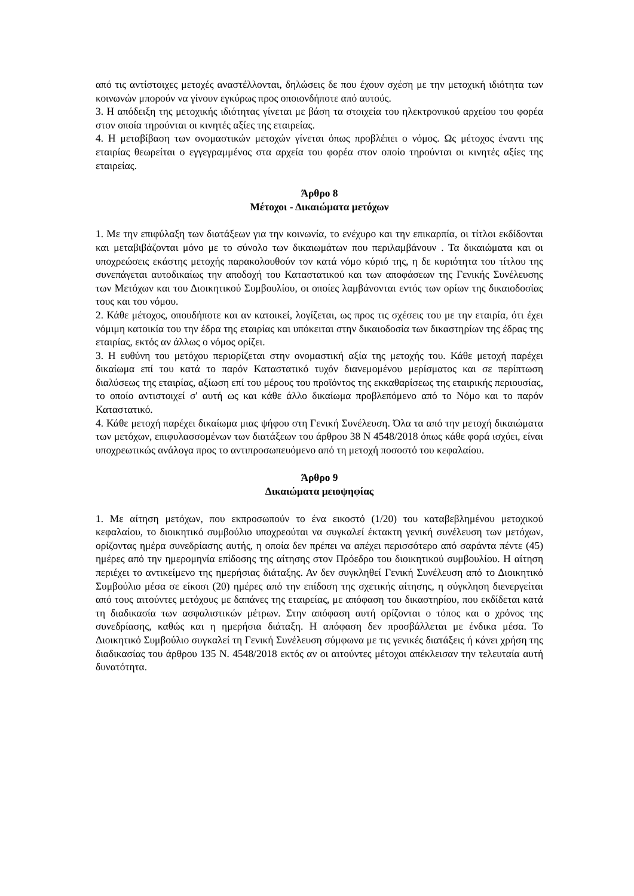από τις αντίστοιχες μετοχές αναστέλλονται, δηλώσεις δε που έχουν σχέση με την μετοχική ιδιότητα των κοινωνών μπορούν να γίνουν εγκύρως προς οποιονδήποτε από αυτούς.
3. Η απόδειξη της μετοχικής ιδιότητας γίνεται με βάση τα στοιχεία του ηλεκτρονικού αρχείου του φορέα στον οποία τηρούνται οι κινητές αξίες της εταιρείας.
4. Η μεταβίβαση των ονομαστικών μετοχών γίνεται όπως προβλέπει ο νόμος. Ως μέτοχος έναντι της εταιρίας θεωρείται ο εγγεγραμμένος στα αρχεία του φορέα στον οποίο τηρούνται οι κινητές αξίες της εταιρείας.
Άρθρο 8
Μέτοχοι - Δικαιώματα μετόχων
1. Με την επιφύλαξη των διατάξεων για την κοινωνία, το ενέχυρο και την επικαρπία, οι τίτλοι εκδίδονται και μεταβιβάζονται μόνο με το σύνολο των δικαιωμάτων που περιλαμβάνουν . Τα δικαιώματα και οι υποχρεώσεις εκάστης μετοχής παρακολουθούν τον κατά νόμο κύριό της, η δε κυριότητα του τίτλου της συνεπάγεται αυτοδικαίως την αποδοχή του Καταστατικού και των αποφάσεων της Γενικής Συνέλευσης των Μετόχων και του Διοικητικού Συμβουλίου, οι οποίες λαμβάνονται εντός των ορίων της δικαιοδοσίας τους και του νόμου.
2. Κάθε μέτοχος, οπουδήποτε και αν κατοικεί, λογίζεται, ως προς τις σχέσεις του με την εταιρία, ότι έχει νόμιμη κατοικία του την έδρα της εταιρίας και υπόκειται στην δικαιοδοσία των δικαστηρίων της έδρας της εταιρίας, εκτός αν άλλως ο νόμος ορίζει.
3. Η ευθύνη του μετόχου περιορίζεται στην ονομαστική αξία της μετοχής του. Κάθε μετοχή παρέχει δικαίωμα επί του κατά το παρόν Καταστατικό τυχόν διανεμομένου μερίσματος και σε περίπτωση διαλύσεως της εταιρίας, αξίωση επί του μέρους του προϊόντος της εκκαθαρίσεως της εταιρικής περιουσίας, το οποίο αντιστοιχεί σ' αυτή ως και κάθε άλλο δικαίωμα προβλεπόμενο από το Νόμο και το παρόν Καταστατικό.
4. Κάθε μετοχή παρέχει δικαίωμα μιας ψήφου στη Γενική Συνέλευση. Όλα τα από την μετοχή δικαιώματα των μετόχων, επιφυλασσομένων των διατάξεων του άρθρου 38 Ν 4548/2018 όπως κάθε φορά ισχύει, είναι υποχρεωτικώς ανάλογα προς το αντιπροσωπευόμενο από τη μετοχή ποσοστό του κεφαλαίου.
Άρθρο 9
Δικαιώματα μειοψηφίας
1. Με αίτηση μετόχων, που εκπροσωπούν το ένα εικοστό (1/20) του καταβεβλημένου μετοχικού κεφαλαίου, το διοικητικό συμβούλιο υποχρεούται να συγκαλεί έκτακτη γενική συνέλευση των μετόχων, ορίζοντας ημέρα συνεδρίασης αυτής, η οποία δεν πρέπει να απέχει περισσότερο από σαράντα πέντε (45) ημέρες από την ημερομηνία επίδοσης της αίτησης στον Πρόεδρο του διοικητικού συμβουλίου. Η αίτηση περιέχει το αντικείμενο της ημερήσιας διάταξης. Αν δεν συγκληθεί Γενική Συνέλευση από το Διοικητικό Συμβούλιο μέσα σε είκοσι (20) ημέρες από την επίδοση της σχετικής αίτησης, η σύγκληση διενεργείται από τους αιτούντες μετόχους με δαπάνες της εταιρείας, με απόφαση του δικαστηρίου, που εκδίδεται κατά τη διαδικασία των ασφαλιστικών μέτρων. Στην απόφαση αυτή ορίζονται ο τόπος και ο χρόνος της συνεδρίασης, καθώς και η ημερήσια διάταξη. Η απόφαση δεν προσβάλλεται με ένδικα μέσα. Το Διοικητικό Συμβούλιο συγκαλεί τη Γενική Συνέλευση σύμφωνα με τις γενικές διατάξεις ή κάνει χρήση της διαδικασίας του άρθρου 135 Ν. 4548/2018 εκτός αν οι αιτούντες μέτοχοι απέκλεισαν την τελευταία αυτή δυνατότητα.